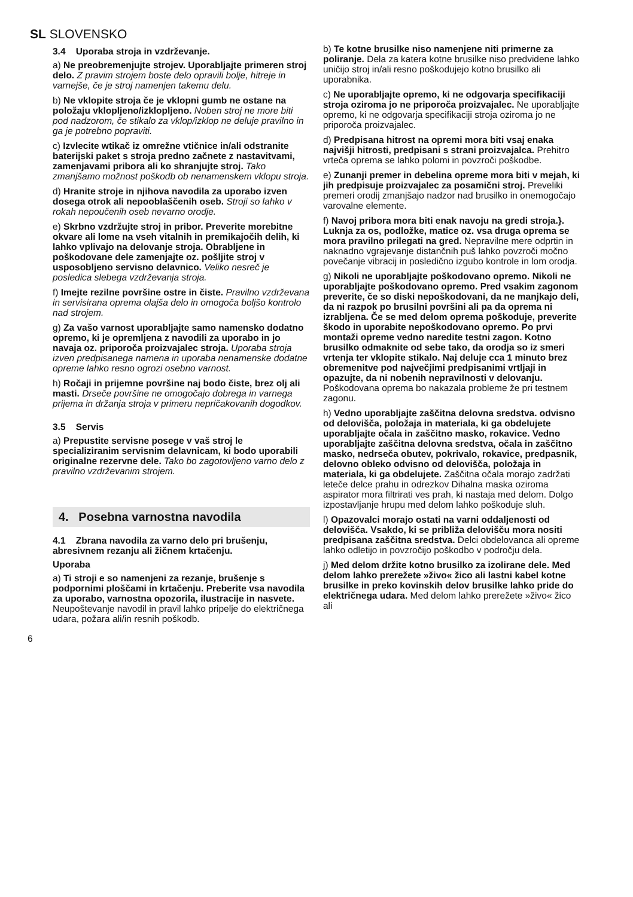SL SLOVENSKO
3.4 Uporaba stroja in vzdrževanje.
a) Ne preobremenjujte strojev. Uporabljajte primeren stroj delo. Z pravim strojem boste delo opravili bolje, hitreje in varnejše, če je stroj namenjen takemu delu.
b) Ne vklopite stroja če je vklopni gumb ne ostane na položaju vklopljeno/izklopljeno. Noben stroj ne more biti pod nadzorom, če stikalo za vklop/izklop ne deluje pravilno in ga je potrebno popraviti.
c) Izvlecite wtikač iz omrežne vtičnice in/ali odstranite baterijski paket s stroja predno začnete z nastavitvami, zamenjavami pribora ali ko shranjujte stroj. Tako zmanjšamo možnost poškodb ob nenamenskem vklopu stroja.
d) Hranite stroje in njihova navodila za uporabo izven dosega otrok ali nepooblaščenih oseb. Stroji so lahko v rokah nepoučenih oseb nevarno orodje.
e) Skrbno vzdržujte stroj in pribor. Preverite morebitne okvare ali lome na vseh vitalnih in premikajočih delih, ki lahko vplivajo na delovanje stroja. Obrabljene in poškodovane dele zamenjajte oz. pošljite stroj v usposobljeno servisno delavnico. Veliko nesreč je posledica slebega vzdrževanja stroja.
f) Imejte rezilne površine ostre in čiste. Pravilno vzdrževana in servisirana oprema olajša delo in omogoča boljšo kontrolo nad strojem.
g) Za vašo varnost uporabljajte samo namensko dodatno opremo, ki je opremljena z navodili za uporabo in jo navaja oz. priporoča proizvajalec stroja. Uporaba stroja izven predpisanega namena in uporaba nenamenske dodatne opreme lahko resno ogrozi osebno varnost.
h) Ročaji in prijemne površine naj bodo čiste, brez olj ali masti. Drseče površine ne omogočajo dobrega in varnega prijema in držanja stroja v primeru nepričakovanih dogodkov.
3.5 Servis
a) Prepustite servisne posege v vaš stroj le specializiranim servisnim delavnicam, ki bodo uporabili originalne rezervne dele. Tako bo zagotovljeno varno delo z pravilno vzdrževanim strojem.
4. Posebna varnostna navodila
4.1 Zbrana navodila za varno delo pri brušenju, abresivnem rezanju ali žičnem krtačenju.
Uporaba
a) Ti stroji e so namenjeni za rezanje, brušenje s podpornimi ploščami in krtačenju. Preberite vsa navodila za uporabo, varnostna opozorila, ilustracije in nasvete. Neupoštevanje navodil in pravil lahko pripelje do električnega udara, požara ali/in resnih poškodb.
b) Te kotne brusilke niso namenjene niti primerne za poliranje. Dela za katera kotne brusilke niso predvidene lahko uničijo stroj in/ali resno poškodujejo kotno brusilko ali uporabnika.
c) Ne uporabljajte opremo, ki ne odgovarja specifikaciji stroja oziroma jo ne priporoča proizvajalec. Ne uporabljajte opremo, ki ne odgovarja specifikaciji stroja oziroma jo ne priporoča proizvajalec.
d) Predpisana hitrost na opremi mora biti vsaj enaka najvišji hitrosti, predpisani s strani proizvajalca. Prehitro vrteča oprema se lahko polomi in povzroči poškodbe.
e) Zunanji premer in debelina opreme mora biti v mejah, ki jih predpisuje proizvajalec za posamični stroj. Preveliki premeri orodij zmanjšajo nadzor nad brusilko in onemogočajo varovalne elemente.
f) Navoj pribora mora biti enak navoju na gredi stroja.}. Luknja za os, podložke, matice oz. vsa druga oprema se mora pravilno prilegati na gred. Nepravilne mere odprtin in naknadno vgrajevanje distančnih puš lahko povzroči močno povečanje vibracij in posledično izgubo kontrole in lom orodja.
g) Nikoli ne uporabljajte poškodovano opremo. Nikoli ne uporabljajte poškodovano opremo. Pred vsakim zagonom preverite, če so diski nepoškodovani, da ne manjkajo deli, da ni razpok po brusilni površini ali pa da oprema ni izrabljena. Če se med delom oprema poškoduje, preverite škodo in uporabite nepoškodovano opremo. Po prvi montaži opreme vedno naredite testni zagon. Kotno brusilko odmaknite od sebe tako, da orodja so iz smeri vrtenja ter vklopite stikalo. Naj deluje cca 1 minuto brez obremenitve pod največjimi predpisanimi vrtljaji in opazujte, da ni nobenih nepravilnosti v delovanju. Poškodovana oprema bo nakazala probleme že pri testnem zagonu.
h) Vedno uporabljajte zaščitna delovna sredstva. odvisno od delovišča, položaja in materiala, ki ga obdelujete uporabljajte očala in zaščitno masko, rokavice. Vedno uporabljajte zaščitna delovna sredstva, očala in zaščitno masko, nedrseča obutev, pokrivalo, rokavice, predpasnik, delovno obleko odvisno od delovišča, položaja in materiala, ki ga obdelujete. Zaščitna očala morajo zadržati leteče delce prahu in odrezkov Dihalna maska oziroma aspirator mora filtrirati ves prah, ki nastaja med delom. Dolgo izpostavljanje hrupu med delom lahko poškoduje sluh.
l) Opazovalci morajo ostati na varni oddaljenosti od delovišča. Vsakdo, ki se približa delovišču mora nositi predpisana zaščitna sredstva. Delci obdelovanca ali opreme lahko odletijo in povzročijo poškodbo v področju dela.
j) Med delom držite kotno brusilko za izolirane dele. Med delom lahko prerežete »živo« žico ali lastni kabel kotne brusilke in preko kovinskih delov brusilke lahko pride do električnega udara. Med delom lahko prerežete »živo« žico ali
6